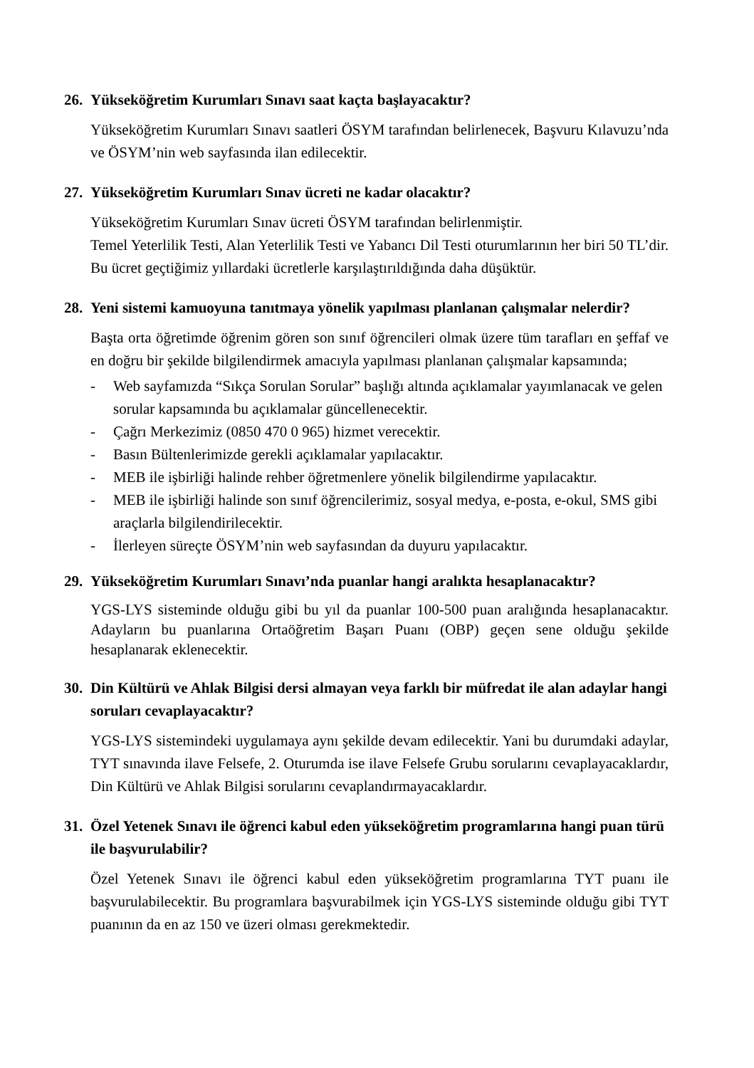26. Yükseköğretim Kurumları Sınavı saat kaçta başlayacaktır?
Yükseköğretim Kurumları Sınavı saatleri ÖSYM tarafından belirlenecek, Başvuru Kılavuzu’nda ve ÖSYM’nin web sayfasında ilan edilecektir.
27. Yükseköğretim Kurumları Sınav ücreti ne kadar olacaktır?
Yükseköğretim Kurumları Sınav ücreti ÖSYM tarafından belirlenmiştir.
Temel Yeterlilik Testi, Alan Yeterlilik Testi ve Yabancı Dil Testi oturumlarının her biri 50 TL’dir. Bu ücret geçtiğimiz yıllardaki ücretlerle karşılaştırıldığında daha düşüktür.
28. Yeni sistemi kamuoyuna tanıtmaya yönelik yapılması planlanan çalışmalar nelerdir?
Başta orta öğretimde öğrenim gören son sınıf öğrencileri olmak üzere tüm tarafları en şeffaf ve en doğru bir şekilde bilgilendirmek amacıyla yapılması planlanan çalışmalar kapsamında;
- Web sayfamızda “Sıkça Sorulan Sorular” başlığı altında açıklamalar yayımlanacak ve gelen sorular kapsamında bu açıklamalar güncellenecektir.
- Çağrı Merkezimiz (0850 470 0 965) hizmet verecektir.
- Basın Bültenlerimizde gerekli açıklamalar yapılacaktır.
- MEB ile işbirliği halinde rehber öğretmenlere yönelik bilgilendirme yapılacaktır.
- MEB ile işbirliği halinde son sınıf öğrencilerimiz, sosyal medya, e-posta, e-okul, SMS gibi araçlarla bilgilendirilecektir.
- İlerleyen süreçte ÖSYM’nin web sayfasından da duyuru yapılacaktır.
29. Yükseköğretim Kurumları Sınavı’nda puanlar hangi aralıkta hesaplanacaktır?
YGS-LYS sisteminde olduğu gibi bu yıl da puanlar 100-500 puan aralığında hesaplanacaktır. Adayların bu puanlarına Ortaöğretim Başarı Puanı (OBP) geçen sene olduğu şekilde hesaplanarak eklenecektir.
30. Din Kültürü ve Ahlak Bilgisi dersi almayan veya farklı bir müfredat ile alan adaylar hangi soruları cevaplayacaktır?
YGS-LYS sistemindeki uygulamaya aynı şekilde devam edilecektir. Yani bu durumdaki adaylar, TYT sınavında ilave Felsefe, 2. Oturumda ise ilave Felsefe Grubu sorularını cevaplayacaklardır, Din Kültürü ve Ahlak Bilgisi sorularını cevaplandırmayacaklardır.
31. Özel Yetenek Sınavı ile öğrenci kabul eden yükseköğretim programlarına hangi puan türü ile başvurulabilir?
Özel Yetenek Sınavı ile öğrenci kabul eden yükseköğretim programlarına TYT puanı ile başvurulabilecektir. Bu programlara başvurabilmek için YGS-LYS sisteminde olduğu gibi TYT puanının da en az 150 ve üzeri olması gerekmektedir.